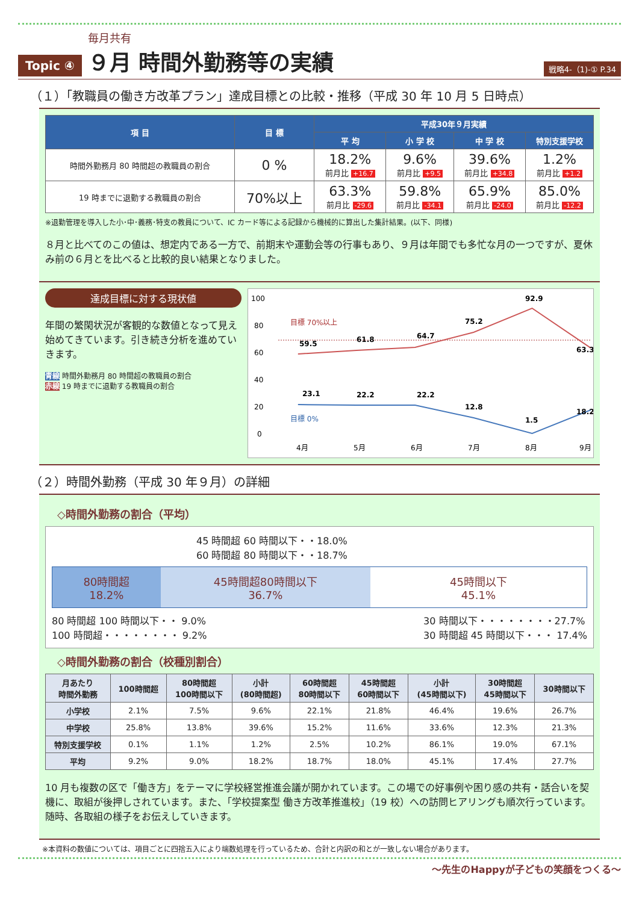Topic ④
毎月共有
９月 時間外勤務等の実績
戦略4-（1)-① P.34
（１）「教職員の働き方改革プラン」達成目標との比較・推移（平成 30 年 10 月 5 日時点）
| 項 目 | 目 標 | 平成30年９月実績 | | | |
| --- | --- | --- | --- | --- | --- |
| | | 平 均 | 小 学 校 | 中 学 校 | 特別支援学校 |
| 時間外勤務月 80 時間超の教職員の割合 | 0 % | 18.2% 前月比 +16.7 | 9.6% 前月比 +9.5 | 39.6% 前月比 +34.8 | 1.2% 前月比 +1.2 |
| 19 時までに退勤する教職員の割合 | 70%以上 | 63.3% 前月比 -29.6 | 59.8% 前月比 -34.1 | 65.9% 前月比 -24.0 | 85.0% 前月比 -12.2 |
※退勤管理を導入した小･中･義務･特支の教員について、IC カード等による記録から機械的に算出した集計結果。(以下、同様)
８月と比べてのこの値は、想定内である一方で、前期末や運動会等の行事もあり、９月は年間でも多忙な月の一つですが、夏休み前の６月とを比べると比較的良い結果となりました。
達成目標に対する現状値
年間の繁閑状況が客観的な数値となって見え始めてきています。引き続き分析を進めていきます。
青線 時間外勤務月 80 時間超の教職員の割合
赤線 19 時までに退勤する教職員の割合
100
80
60
40
20
0
目標 70%以上
目標 0%
59.5
61.8
64.7
75.2
92.9
63.3
23.1
22.2
22.2
12.8
1.5
18.2
4月
5月
6月
7月
8月
9月
（２）時間外勤務（平成 30 年９月）の詳細
◇時間外勤務の割合（平均）
45 時間超 60 時間以下・・18.0%
60 時間超 80 時間以下・・18.7%
80時間超
18.2%
45時間超80時間以下
36.7%
45時間以下
45.1%
80 時間超 100 時間以下・・ 9.0%
100 時間超・・・・・・・・ 9.2%
30 時間以下・・・・・・・・27.7%
30 時間超 45 時間以下・・・ 17.4%
◇時間外勤務の割合（校種別割合）
| 月あたり 時間外勤務 | 100時間超 | 80時間超 100時間以下 | 小計 (80時間超) | 60時間超 80時間以下 | 45時間超 60時間以下 | 小計 (45時間以下) | 30時間超 45時間以下 | 30時間以下 |
| --- | --- | --- | --- | --- | --- | --- | --- | --- |
| 小学校 | 2.1% | 7.5% | 9.6% | 22.1% | 21.8% | 46.4% | 19.6% | 26.7% |
| 中学校 | 25.8% | 13.8% | 39.6% | 15.2% | 11.6% | 33.6% | 12.3% | 21.3% |
| 特別支援学校 | 0.1% | 1.1% | 1.2% | 2.5% | 10.2% | 86.1% | 19.0% | 67.1% |
| 平均 | 9.2% | 9.0% | 18.2% | 18.7% | 18.0% | 45.1% | 17.4% | 27.7% |
10 月も複数の区で「働き方」をテーマに学校経営推進会議が開かれています。この場での好事例や困り感の共有・話合いを契機に、取組が後押しされています。また、「学校提案型 働き方改革推進校」（19 校）への訪問ヒアリングも順次行っています。随時、各取組の様子をお伝えしていきます。
※本資料の数値については、項目ごとに四捨五入により端数処理を行っているため、合計と内訳の和とが一致しない場合があります。
～先生のHappyが子どもの笑顔をつくる～